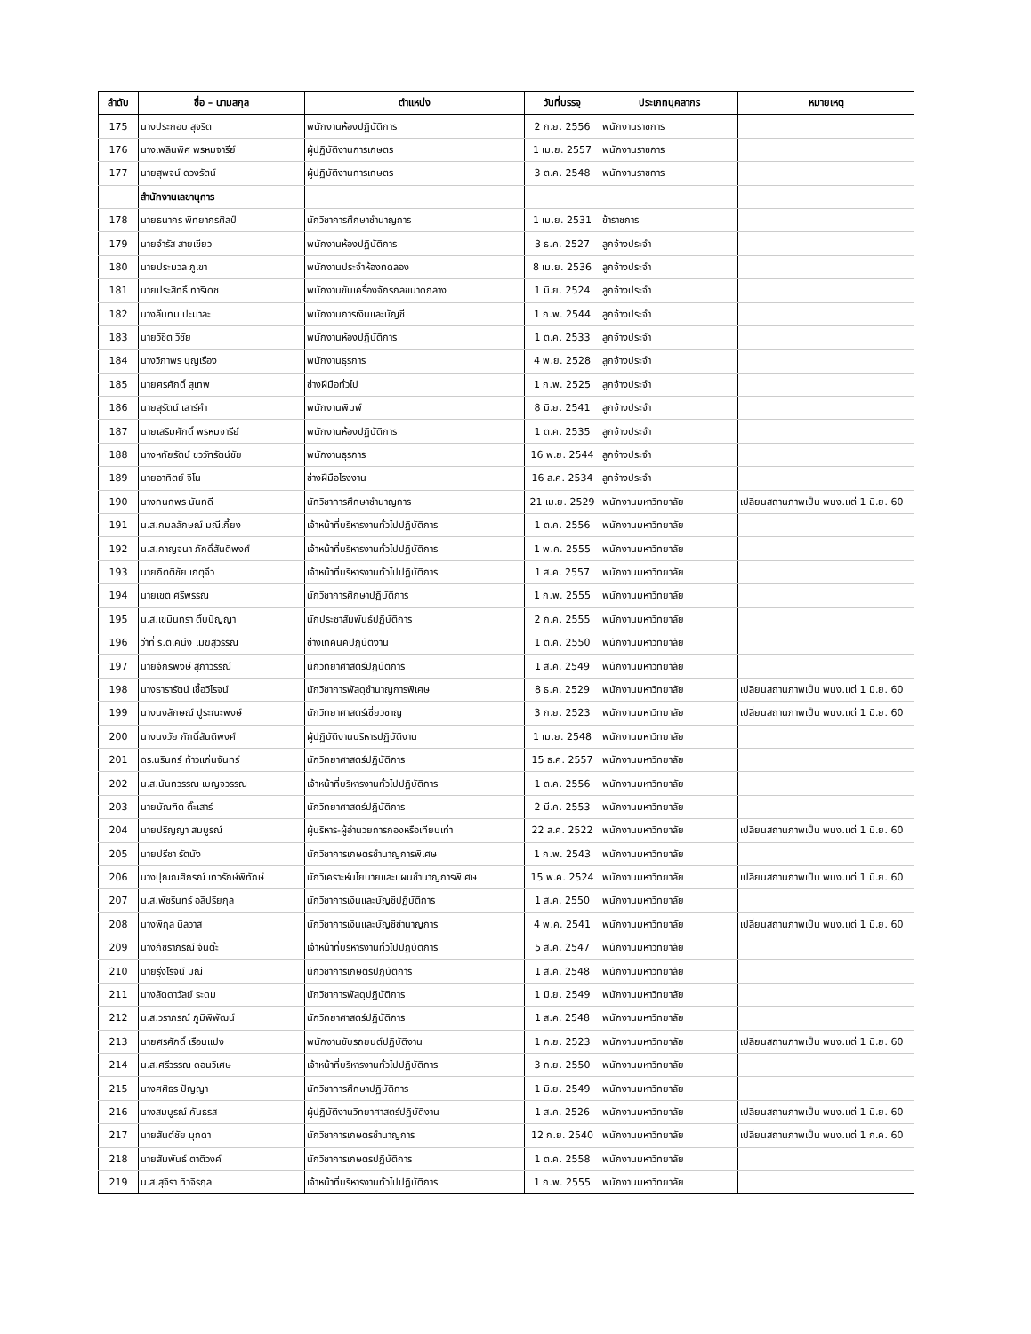| ลำดับ | ชื่อ – นามสกุล | ตำแหน่ง | วันที่บรรจุ | ประเภทบุคลากร | หมายเหตุ |
| --- | --- | --- | --- | --- | --- |
| 175 | นางประกอบ สุจริต | พนักงานห้องปฏิบัติการ | 2 ก.ย. 2556 | พนักงานราชการ | |
| 176 | นางเพลินพิศ พรหมจารีย์ | ผู้ปฏิบัติงานการเกษตร | 1 เม.ย. 2557 | พนักงานราชการ | |
| 177 | นายสุพจน์ ดวงรัตน์ | ผู้ปฏิบัติงานการเกษตร | 3 ต.ค. 2548 | พนักงานราชการ | |
| | สำนักงานเลขานุการ | | | | |
| 178 | นายธนากร พิทยากรศิลป์ | นักวิชาการศึกษาชำนาญการ | 1 เม.ย. 2531 | ข้าราชการ | |
| 179 | นายจำรัส สายเขียว | พนักงานห้องปฏิบัติการ | 3 ธ.ค. 2527 | ลูกจ้างประจำ | |
| 180 | นายประมวล ภูเขา | พนักงานประจำห้องทดลอง | 8 เม.ย. 2536 | ลูกจ้างประจำ | |
| 181 | นายประสิทธิ์ ทาริเดช | พนักงานขับเครื่องจักรกลขนาดกลาง | 1 มิ.ย. 2524 | ลูกจ้างประจำ | |
| 182 | นางลั่นทม ปะมาละ | พนักงานการเงินและบัญชี | 1 ก.พ. 2544 | ลูกจ้างประจำ | |
| 183 | นายวิชิต วิชัย | พนักงานห้องปฏิบัติการ | 1 ต.ค. 2533 | ลูกจ้างประจำ | |
| 184 | นางวิภาพร บุญเรือง | พนักงานธุรการ | 4 พ.ย. 2528 | ลูกจ้างประจำ | |
| 185 | นายศรศักดิ์ สุเทพ | ช่างฝีมือทั่วไป | 1 ก.พ. 2525 | ลูกจ้างประจำ | |
| 186 | นายสุรัตน์ เสาร์คำ | พนักงานพิมพ์ | 8 มิ.ย. 2541 | ลูกจ้างประจำ | |
| 187 | นายเสริมศักดิ์ พรหมจารีย์ | พนักงานห้องปฏิบัติการ | 1 ต.ค. 2535 | ลูกจ้างประจำ | |
| 188 | นางหทัยรัตน์ ชววัฑรัตน์ชัย | พนักงานธุรการ | 16 พ.ย. 2544 | ลูกจ้างประจำ | |
| 189 | นายอาทิตย์ จิโน | ช่างฝีมือโรงงาน | 16 ส.ค. 2534 | ลูกจ้างประจำ | |
| 190 | นางกนกพร นันทดี | นักวิชาการศึกษาชำนาญการ | 21 เม.ย. 2529 | พนักงานมหาวิทยาลัย | เปลี่ยนสถานภาพเป็น พนง.แต่ 1 มิ.ย. 60 |
| 191 | น.ส.กมลลักษณ์ มณีเกี้ยง | เจ้าหน้าที่บริหารงานทั่วไปปฏิบัติการ | 1 ต.ค. 2556 | พนักงานมหาวิทยาลัย | |
| 192 | น.ส.กาญจนา ภักดิ์สันติพงศ์ | เจ้าหน้าที่บริหารงานทั่วไปปฏิบัติการ | 1 พ.ค. 2555 | พนักงานมหาวิทยาลัย | |
| 193 | นายกิตติชัย เกตุจิ๋ว | เจ้าหน้าที่บริหารงานทั่วไปปฏิบัติการ | 1 ส.ค. 2557 | พนักงานมหาวิทยาลัย | |
| 194 | นายเขต ศรีพรรณ | นักวิชาการศึกษาปฏิบัติการ | 1 ก.พ. 2555 | พนักงานมหาวิทยาลัย | |
| 195 | น.ส.เขมินทรา ติ๊บปัญญา | นักประชาสัมพันธ์ปฏิบัติการ | 2 ก.ค. 2555 | พนักงานมหาวิทยาลัย | |
| 196 | ว่าที่ ร.ต.คนึง เมฆสุวรรณ | ช่างเทคนิคปฏิบัติงาน | 1 ต.ค. 2550 | พนักงานมหาวิทยาลัย | |
| 197 | นายจักรพงษ์ สุภาวรรณ์ | นักวิทยาศาสตร์ปฏิบัติการ | 1 ส.ค. 2549 | พนักงานมหาวิทยาลัย | |
| 198 | นางธารารัตน์ เชื้อวิโรจน์ | นักวิชาการพัสดุชำนาญการพิเศษ | 8 ธ.ค. 2529 | พนักงานมหาวิทยาลัย | เปลี่ยนสถานภาพเป็น พนง.แต่ 1 มิ.ย. 60 |
| 199 | นางนงลักษณ์ ปูระณะพงษ์ | นักวิทยาศาสตร์เชี่ยวชาญ | 3 ก.ย. 2523 | พนักงานมหาวิทยาลัย | เปลี่ยนสถานภาพเป็น พนง.แต่ 1 มิ.ย. 60 |
| 200 | นางนงวัย ภักดิ์สันติพงศ์ | ผู้ปฏิบัติงานบริหารปฏิบัติงาน | 1 เม.ย. 2548 | พนักงานมหาวิทยาลัย | |
| 201 | ดร.นรินทร์ ท้าวแก่นจันทร์ | นักวิทยาศาสตร์ปฏิบัติการ | 15 ธ.ค. 2557 | พนักงานมหาวิทยาลัย | |
| 202 | น.ส.นันทวรรณ เบญจวรรณ | เจ้าหน้าที่บริหารงานทั่วไปปฏิบัติการ | 1 ต.ค. 2556 | พนักงานมหาวิทยาลัย | |
| 203 | นายบัณฑิต ติ๊ะเสาร์ | นักวิทยาศาสตร์ปฏิบัติการ | 2 มี.ค. 2553 | พนักงานมหาวิทยาลัย | |
| 204 | นายปริญญา สมบูรณ์ | ผู้บริหาร-ผู้อำนวยการกองหรือเทียบเท่า | 22 ส.ค. 2522 | พนักงานมหาวิทยาลัย | เปลี่ยนสถานภาพเป็น พนง.แต่ 1 มิ.ย. 60 |
| 205 | นายปรีชา รัตนัง | นักวิชาการเกษตรชำนาญการพิเศษ | 1 ก.พ. 2543 | พนักงานมหาวิทยาลัย | |
| 206 | นางปุณณศิภรณ์ เทวรักษ์พิทักษ์ | นักวิเคราะห์นโยบายและแผนชำนาญการพิเศษ | 15 พ.ค. 2524 | พนักงานมหาวิทยาลัย | เปลี่ยนสถานภาพเป็น พนง.แต่ 1 มิ.ย. 60 |
| 207 | น.ส.พัชรินทร์ อลิปริยกุล | นักวิชาการเงินและบัญชีปฏิบัติการ | 1 ส.ค. 2550 | พนักงานมหาวิทยาลัย | |
| 208 | นางพิกุล นิลวาส | นักวิชาการเงินและบัญชีชำนาญการ | 4 พ.ค. 2541 | พนักงานมหาวิทยาลัย | เปลี่ยนสถานภาพเป็น พนง.แต่ 1 มิ.ย. 60 |
| 209 | นางภัชราภรณ์ จันติ๊ะ | เจ้าหน้าที่บริหารงานทั่วไปปฏิบัติการ | 5 ส.ค. 2547 | พนักงานมหาวิทยาลัย | |
| 210 | นายรุ่งโรจน์ มณี | นักวิชาการเกษตรปฏิบัติการ | 1 ส.ค. 2548 | พนักงานมหาวิทยาลัย | |
| 211 | นางลัดดาวัลย์ ระดม | นักวิชาการพัสดุปฏิบัติการ | 1 มิ.ย. 2549 | พนักงานมหาวิทยาลัย | |
| 212 | น.ส.วราภรณ์ ภูมิพิพัฒน์ | นักวิทยาศาสตร์ปฏิบัติการ | 1 ส.ค. 2548 | พนักงานมหาวิทยาลัย | |
| 213 | นายศรศักดิ์ เรือนแปง | พนักงานขับรถยนต์ปฏิบัติงาน | 1 ก.ย. 2523 | พนักงานมหาวิทยาลัย | เปลี่ยนสถานภาพเป็น พนง.แต่ 1 มิ.ย. 60 |
| 214 | น.ส.ศรีวรรณ ดอนวิเศษ | เจ้าหน้าที่บริหารงานทั่วไปปฏิบัติการ | 3 ก.ย. 2550 | พนักงานมหาวิทยาลัย | |
| 215 | นางศศิธร ปัญญา | นักวิชาการศึกษาปฏิบัติการ | 1 มิ.ย. 2549 | พนักงานมหาวิทยาลัย | |
| 216 | นางสมบูรณ์ คันธรส | ผู้ปฏิบัติงานวิทยาศาสตร์ปฏิบัติงาน | 1 ส.ค. 2526 | พนักงานมหาวิทยาลัย | เปลี่ยนสถานภาพเป็น พนง.แต่ 1 มิ.ย. 60 |
| 217 | นายสันต์ชัย มุกดา | นักวิชาการเกษตรชำนาญการ | 12 ก.ย. 2540 | พนักงานมหาวิทยาลัย | เปลี่ยนสถานภาพเป็น พนง.แต่ 1 ก.ค. 60 |
| 218 | นายสัมพันธ์ ตาติวงค์ | นักวิชาการเกษตรปฏิบัติการ | 1 ต.ค. 2558 | พนักงานมหาวิทยาลัย | |
| 219 | น.ส.สุจิรา ทิวจิรกุล | เจ้าหน้าที่บริหารงานทั่วไปปฏิบัติการ | 1 ก.พ. 2555 | พนักงานมหาวิทยาลัย | |